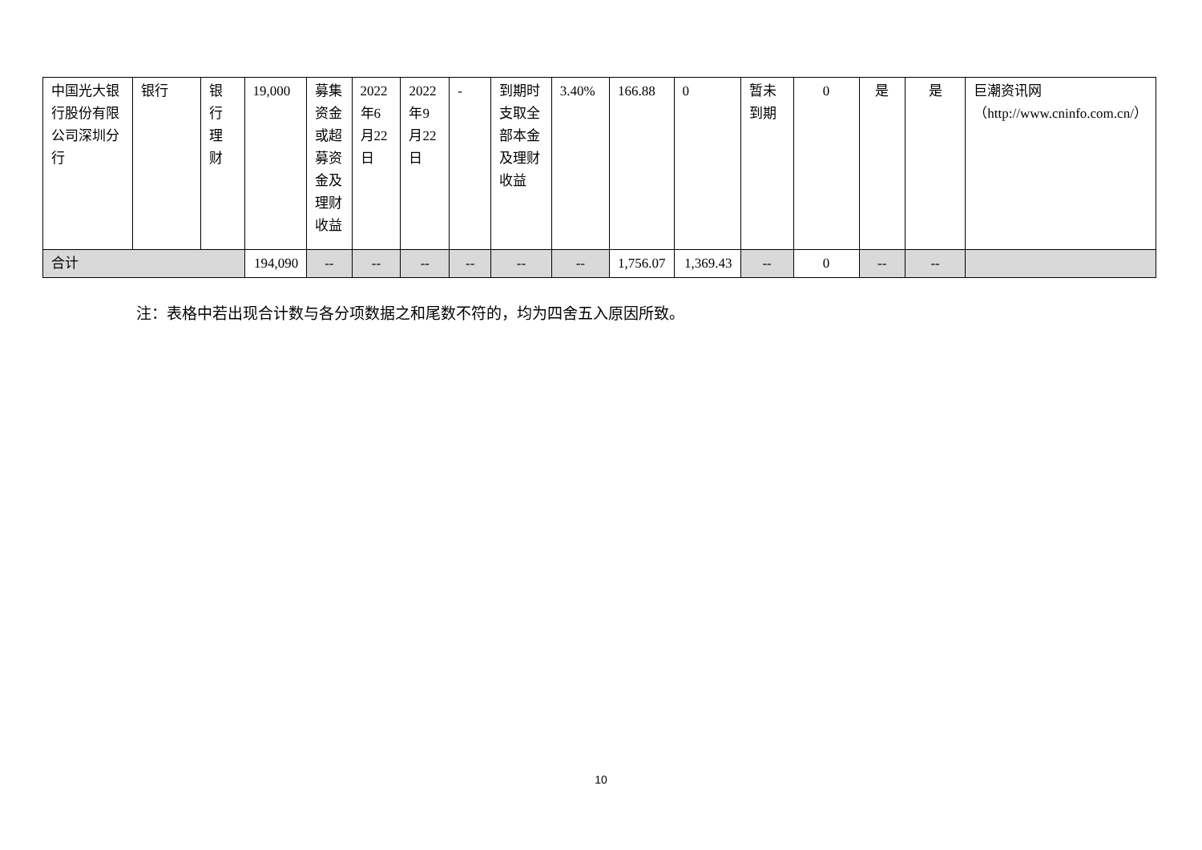| 中国光大银行股份有限公司深圳分行 | 银行 | 银行理财 | 19,000 | 募集资金或超募资金及理财收益 | 2022年6月22日 | 2022年9月22日 | - | 到期时支取全部本金及理财收益 | 3.40% | 166.88 | 0 | 暂未到期 | 0 | 是 | 是 | 巨潮资讯网（http://www.cninfo.com.cn/） |
| 合计 | | | 194,090 | -- | -- | -- | -- | -- | -- | 1,756.07 | 1,369.43 | -- | 0 | -- | -- | |
注：表格中若出现合计数与各分项数据之和尾数不符的，均为四舍五入原因所致。
10